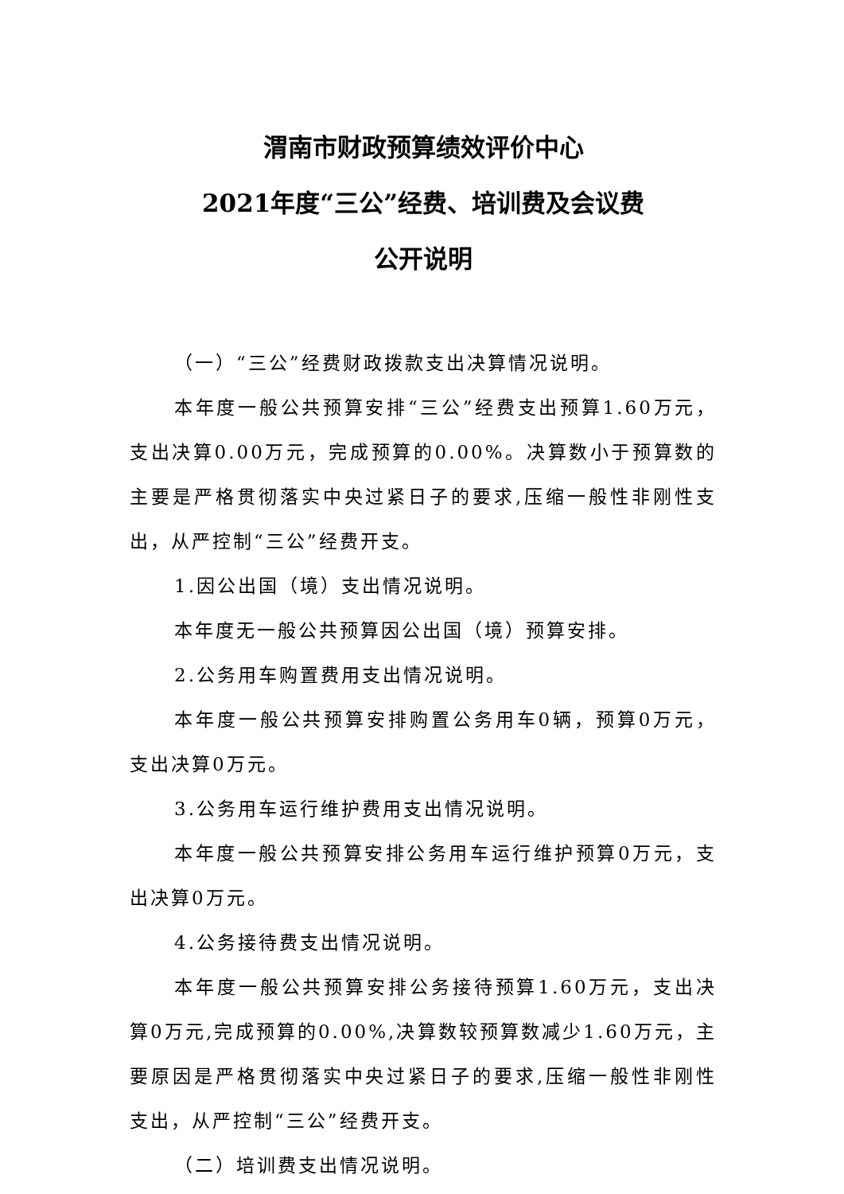渭南市财政预算绩效评价中心
2021年度“三公”经费、培训费及会议费
公开说明
（一）“三公”经费财政拨款支出决算情况说明。
本年度一般公共预算安排“三公”经费支出预算1.60万元，支出决算0.00万元，完成预算的0.00%。决算数小于预算数的主要是严格贯彻落实中央过紧日子的要求,压缩一般性非刚性支出，从严控制“三公”经费开支。
1.因公出国（境）支出情况说明。
本年度无一般公共预算因公出国（境）预算安排。
2.公务用车购置费用支出情况说明。
本年度一般公共预算安排购置公务用车0辆，预算0万元，支出决算0万元。
3.公务用车运行维护费用支出情况说明。
本年度一般公共预算安排公务用车运行维护预算0万元，支出决算0万元。
4.公务接待费支出情况说明。
本年度一般公共预算安排公务接待预算1.60万元，支出决算0万元,完成预算的0.00%,决算数较预算数减少1.60万元，主要原因是严格贯彻落实中央过紧日子的要求,压缩一般性非刚性支出，从严控制“三公”经费开支。
（二）培训费支出情况说明。